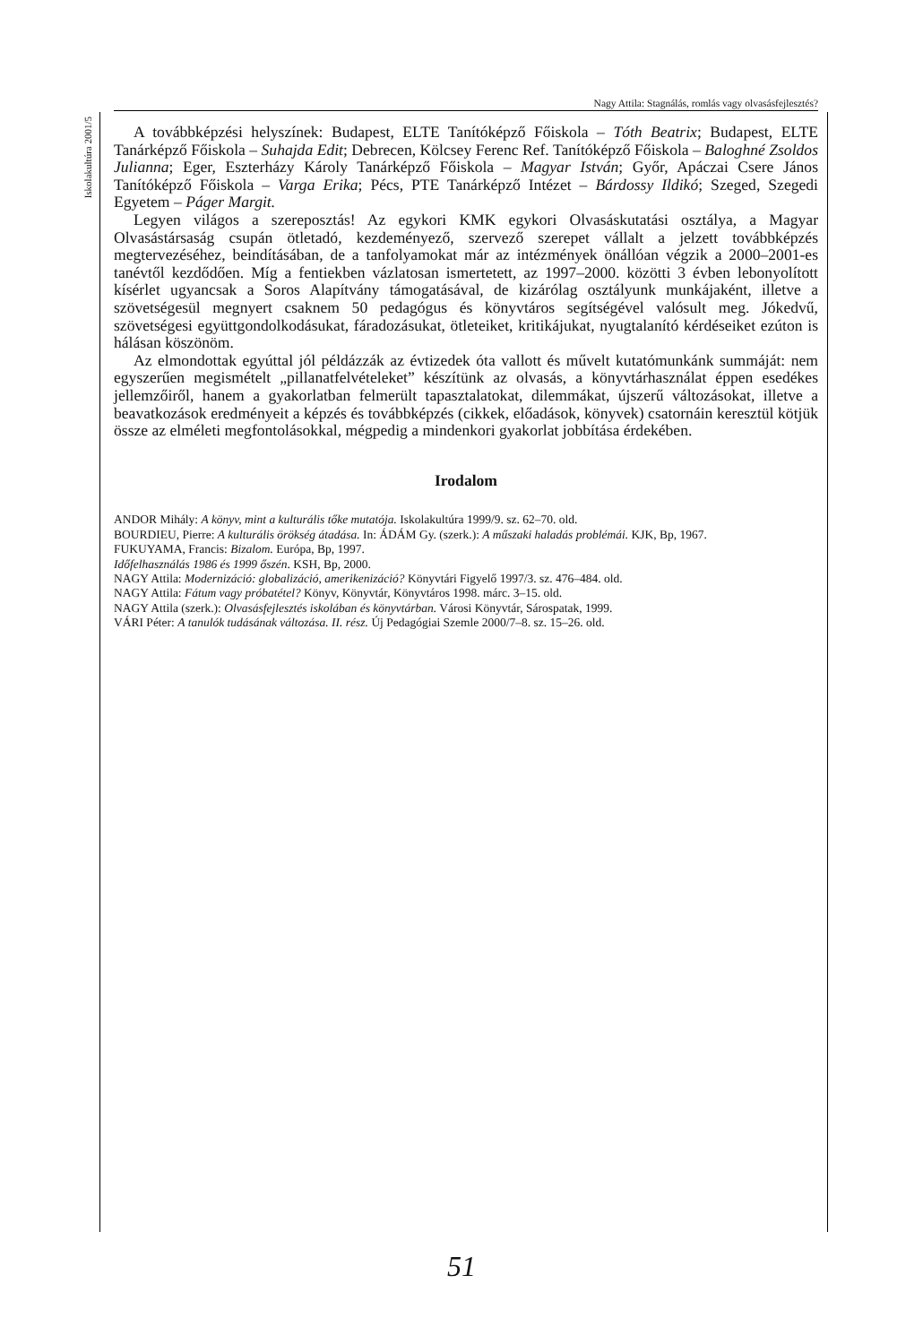Iskolakultúra 2001/5
Nagy Attila: Stagnálás, romlás vagy olvasásfejlesztés?
A továbbképzési helyszínek: Budapest, ELTE Tanítóképző Főiskola – Tóth Beatrix; Budapest, ELTE Tanárképző Főiskola – Suhajda Edit; Debrecen, Kölcsey Ferenc Ref. Tanítóképző Főiskola – Baloghné Zsoldos Julianna; Eger, Eszterházy Károly Tanárképző Főiskola – Magyar István; Győr, Apáczai Csere János Tanítóképző Főiskola – Varga Erika; Pécs, PTE Tanárképző Intézet – Bárdossy Ildikó; Szeged, Szegedi Egyetem – Páger Margit.
Legyen világos a szereposztás! Az egykori KMK egykori Olvasáskutatási osztálya, a Magyar Olvasástársaság csupán ötletadó, kezdeményező, szervező szerepet vállalt a jelzett továbbképzés megtervezéséhez, beindításában, de a tanfolyamokat már az intézmények önállóan végzik a 2000–2001-es tanévtől kezdődően. Míg a fentiekben vázlatosan ismertetett, az 1997–2000. közötti 3 évben lebonyolított kísérlet ugyancsak a Soros Alapítvány támogatásával, de kizárólag osztályunk munkájaként, illetve a szövetségesül megnyert csaknem 50 pedagógus és könyvtáros segítségével valósult meg. Jókedvű, szövetségesi együttgondolkodásukat, fáradozásukat, ötleteiket, kritikájukat, nyugtalanító kérdéseiket ezúton is hálásan köszönöm.
Az elmondottak egyúttal jól példázzák az évtizedek óta vallott és művelt kutatómunkánk summáját: nem egyszerűen megismételt „pillanatfelvételeket” készítünk az olvasás, a könyvtárhasználat éppen esedékes jellemzőiről, hanem a gyakorlatban felmerült tapasztalatokat, dilemmákat, újszerű változásokat, illetve a beavatkozások eredményeit a képzés és továbbképzés (cikkek, előadások, könyvek) csatornáin keresztül kötjük össze az elméleti megfontolásokkal, mégpedig a mindenkori gyakorlat jobbítása érdekében.
Irodalom
ANDOR Mihály: A könyv, mint a kulturális tőke mutatója. Iskolakultúra 1999/9. sz. 62–70. old.
BOURDIEU, Pierre: A kulturális örökség átadása. In: ÁDÁM Gy. (szerk.): A műszaki haladás problémái. KJK, Bp, 1967.
FUKUYAMA, Francis: Bizalom. Európa, Bp, 1997.
Időfelhasználás 1986 és 1999 őszén. KSH, Bp, 2000.
NAGY Attila: Modernizáció: globalizáció, amerikenizáció? Könyvtári Figyelő 1997/3. sz. 476–484. old.
NAGY Attila: Fátum vagy próbatétel? Könyv, Könyvtár, Könyvtáros 1998. márc. 3–15. old.
NAGY Attila (szerk.): Olvasásfejlesztés iskolában és könyvtárban. Városi Könyvtár, Sárospatak, 1999.
VÁRI Péter: A tanulók tudásának változása. II. rész. Új Pedagógiai Szemle 2000/7–8. sz. 15–26. old.
51